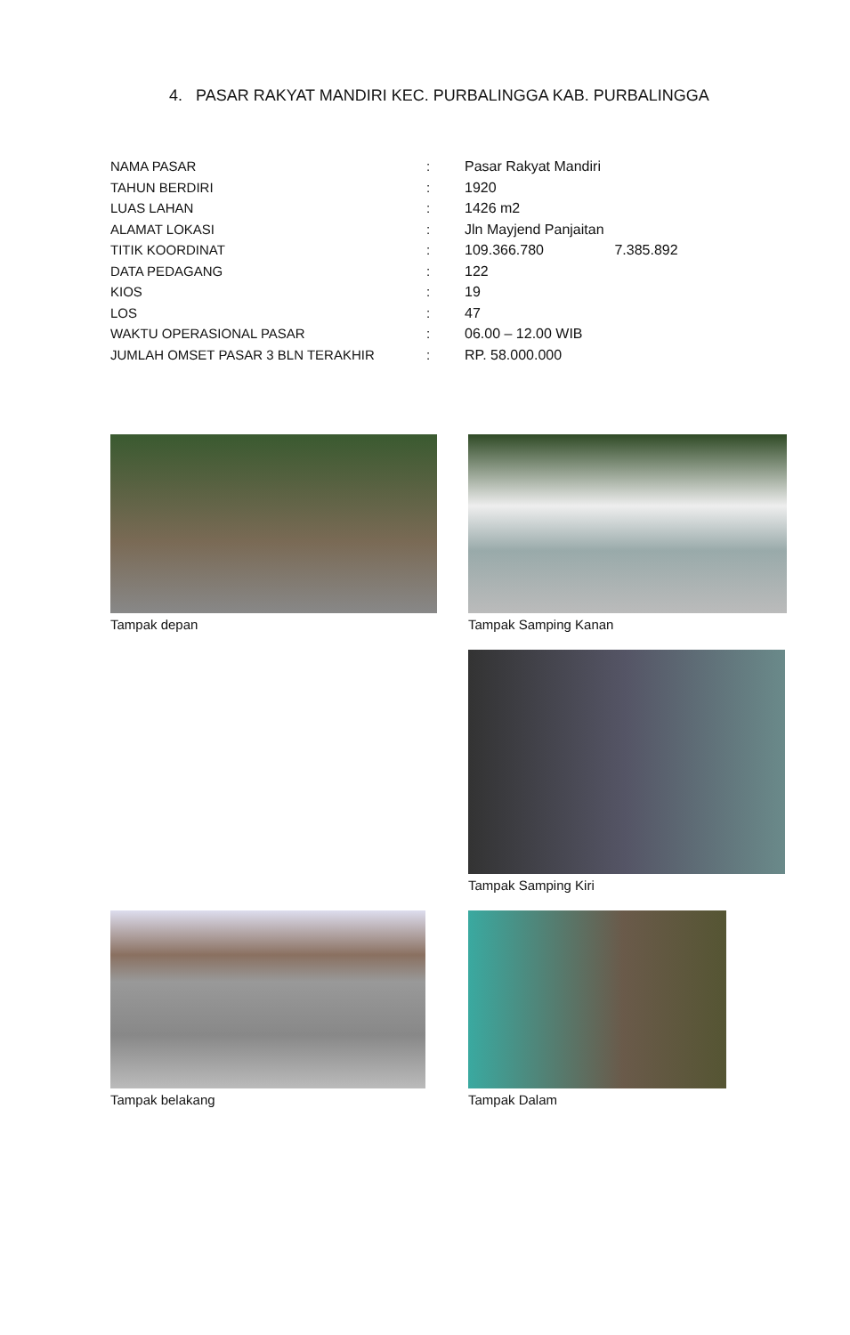4. PASAR RAKYAT MANDIRI KEC. PURBALINGGA KAB. PURBALINGGA
| NAMA PASAR | : | Pasar Rakyat Mandiri |
| TAHUN BERDIRI | : | 1920 |
| LUAS LAHAN | : | 1426 m2 |
| ALAMAT LOKASI | : | Jln Mayjend Panjaitan |
| TITIK KOORDINAT | : | 109.366.780 7.385.892 |
| DATA PEDAGANG | : | 122 |
| KIOS | : | 19 |
| LOS | : | 47 |
| WAKTU OPERASIONAL PASAR | : | 06.00 – 12.00 WIB |
| JUMLAH OMSET PASAR 3 BLN TERAKHIR | : | RP. 58.000.000 |
Tampak depan Tampak Samping Kanan
Tampak Samping Kiri
Tampak belakang Tampak Dalam